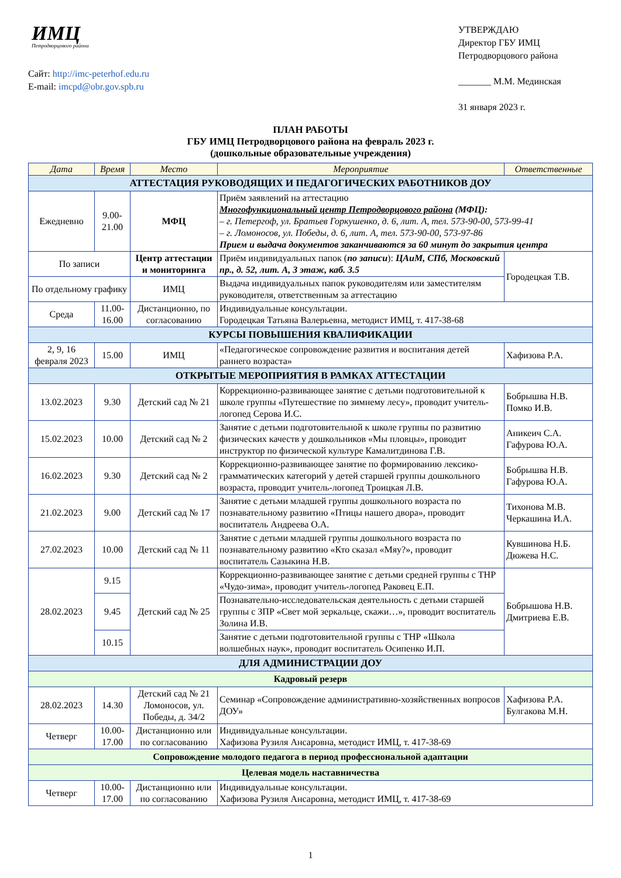ИМЦ
Петродворцового района
Сайт: http://imc-peterhof.edu.ru
E-mail: imcpd@obr.gov.spb.ru
УТВЕРЖДАЮ
Директор ГБУ ИМЦ
Петродворцового района
_______ М.М. Мединская
31 января 2023 г.
ПЛАН РАБОТЫ
ГБУ ИМЦ Петродворцового района на февраль 2023 г.
(дошкольные образовательные учреждения)
| Дата | Время | Место | Мероприятие | Ответственные |
| --- | --- | --- | --- | --- |
| АТТЕСТАЦИЯ РУКОВОДЯЩИХ И ПЕДАГОГИЧЕСКИХ РАБОТНИКОВ ДОУ | | | | |
| Ежедневно | 9.00- 21.00 | МФЦ | Приём заявлений на аттестацию Многофункциональный центр Петродворцового района (МФЦ): – г. Петергоф, ул. Братьев Горкушенко, д. 6, лит. А, тел. 573-90-00, 573-99-41 – г. Ломоносов, ул. Победы, д. 6, лит. А, тел. 573-90-00, 573-97-86 Прием и выдача документов заканчиваются за 60 минут до закрытия центра | |
| По записи | | Центр аттестации и мониторинга | Приём индивидуальных папок ( по записи ): ЦАиМ, СПб, Московский пр., д. 52, лит. А, 3 этаж, каб. 3.5 | Городецкая Т.В. |
| По отдельному графику | | ИМЦ | Выдача индивидуальных папок руководителям или заместителям руководителя, ответственным за аттестацию | |
| Среда | 11.00- 16.00 | Дистанционно, по согласованию | Индивидуальные консультации. Городецкая Татьяна Валерьевна, методист ИМЦ, т. 417-38-68 | |
| КУРСЫ ПОВЫШЕНИЯ КВАЛИФИКАЦИИ | | | | |
| 2, 9, 16 февраля 2023 | 15.00 | ИМЦ | «Педагогическое сопровождение развития и воспитания детей раннего возраста» | Хафизова Р.А. |
| ОТКРЫТЫЕ МЕРОПРИЯТИЯ В РАМКАХ АТТЕСТАЦИИ | | | | |
| 13.02.2023 | 9.30 | Детский сад № 21 | Коррекционно-развивающее занятие с детьми подготовительной к школе группы «Путешествие по зимнему лесу», проводит учитель-логопед Серова И.С. | Бобрышва Н.В. Помко И.В. |
| 15.02.2023 | 10.00 | Детский сад № 2 | Занятие с детьми подготовительной к школе группы по развитию физических качеств у дошкольников «Мы пловцы», проводит инструктор по физической культуре Камалитдинова Г.В. | Аникеич С.А. Гафурова Ю.А. |
| 16.02.2023 | 9.30 | Детский сад № 2 | Коррекционно-развивающее занятие по формированию лексико-грамматических категорий у детей старшей группы дошкольного возраста, проводит учитель-логопед Троицкая Л.В. | Бобрышва Н.В. Гафурова Ю.А. |
| 21.02.2023 | 9.00 | Детский сад № 17 | Занятие с детьми младшей группы дошкольного возраста по познавательному развитию «Птицы нашего двора», проводит воспитатель Андреева О.А. | Тихонова М.В. Черкашина И.А. |
| 27.02.2023 | 10.00 | Детский сад № 11 | Занятие с детьми младшей группы дошкольного возраста по познавательному развитию «Кто сказал «Мяу?», проводит воспитатель Сазыкина Н.В. | Кувшинова Н.Б. Дюжева Н.С. |
| 28.02.2023 | 9.15 | Детский сад № 25 | Коррекционно-развивающее занятие с детьми средней группы с ТНР «Чудо-зима», проводит учитель-логопед Раковец Е.П. | Бобрышова Н.В. Дмитриева Е.В. |
| | 9.45 | | Познавательно-исследовательская деятельность с детьми старшей группы с ЗПР «Свет мой зеркальце, скажи…», проводит воспитатель Золина И.В. | |
| | 10.15 | | Занятие с детьми подготовительной группы с ТНР «Школа волшебных наук», проводит воспитатель Осипенко И.П. | |
| ДЛЯ АДМИНИСТРАЦИИ ДОУ | | | | |
| Кадровый резерв | | | | |
| 28.02.2023 | 14.30 | Детский сад № 21 Ломоносов, ул. Победы, д. 34/2 | Семинар «Сопровождение административно-хозяйственных вопросов ДОУ» | Хафизова Р.А. Булгакова М.Н. |
| Четверг | 10.00- 17.00 | Дистанционно или по согласованию | Индивидуальные консультации. Хафизова Рузиля Ансаровна, методист ИМЦ, т. 417-38-69 | |
| Сопровождение молодого педагога в период профессиональной адаптации | | | | |
| Целевая модель наставничества | | | | |
| Четверг | 10.00- 17.00 | Дистанционно или по согласованию | Индивидуальные консультации. Хафизова Рузиля Ансаровна, методист ИМЦ, т. 417-38-69 | |
1